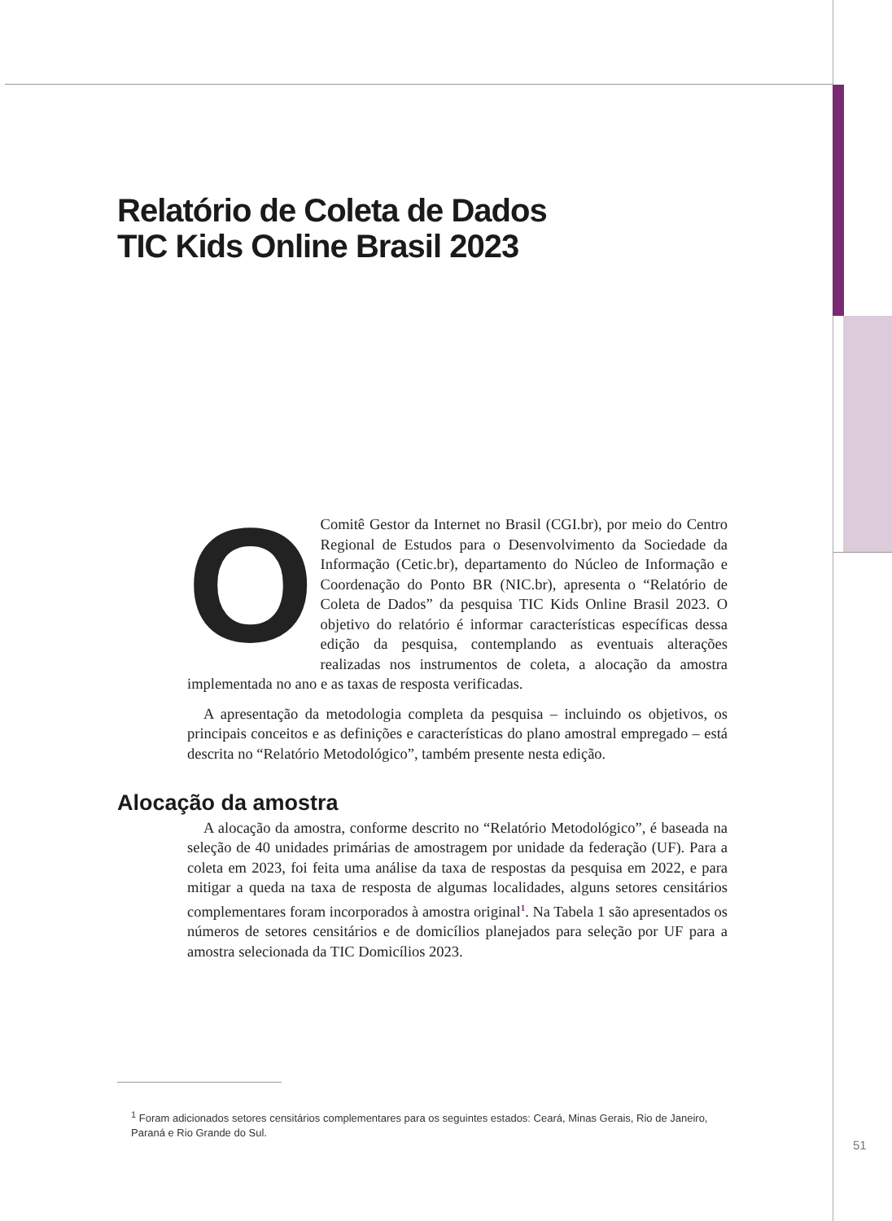Relatório de Coleta de Dados
TIC Kids Online Brasil 2023
O Comitê Gestor da Internet no Brasil (CGI.br), por meio do Centro Regional de Estudos para o Desenvolvimento da Sociedade da Informação (Cetic.br), departamento do Núcleo de Informação e Coordenação do Ponto BR (NIC.br), apresenta o “Relatório de Coleta de Dados” da pesquisa TIC Kids Online Brasil 2023. O objetivo do relatório é informar características específicas dessa edição da pesquisa, contemplando as eventuais alterações realizadas nos instrumentos de coleta, a alocação da amostra implementada no ano e as taxas de resposta verificadas.
A apresentação da metodologia completa da pesquisa – incluindo os objetivos, os principais conceitos e as definições e características do plano amostral empregado – está descrita no “Relatório Metodológico”, também presente nesta edição.
Alocação da amostra
A alocação da amostra, conforme descrito no “Relatório Metodológico”, é baseada na seleção de 40 unidades primárias de amostragem por unidade da federação (UF). Para a coleta em 2023, foi feita uma análise da taxa de respostas da pesquisa em 2022, e para mitigar a queda na taxa de resposta de algumas localidades, alguns setores censitários complementares foram incorporados à amostra original<sup>1</sup>. Na Tabela 1 são apresentados os números de setores censitários e de domicílios planejados para seleção por UF para a amostra selecionada da TIC Domicílios 2023.
<sup>1</sup> Foram adicionados setores censitários complementares para os seguintes estados: Ceará, Minas Gerais, Rio de Janeiro, Paraná e Rio Grande do Sul.
51